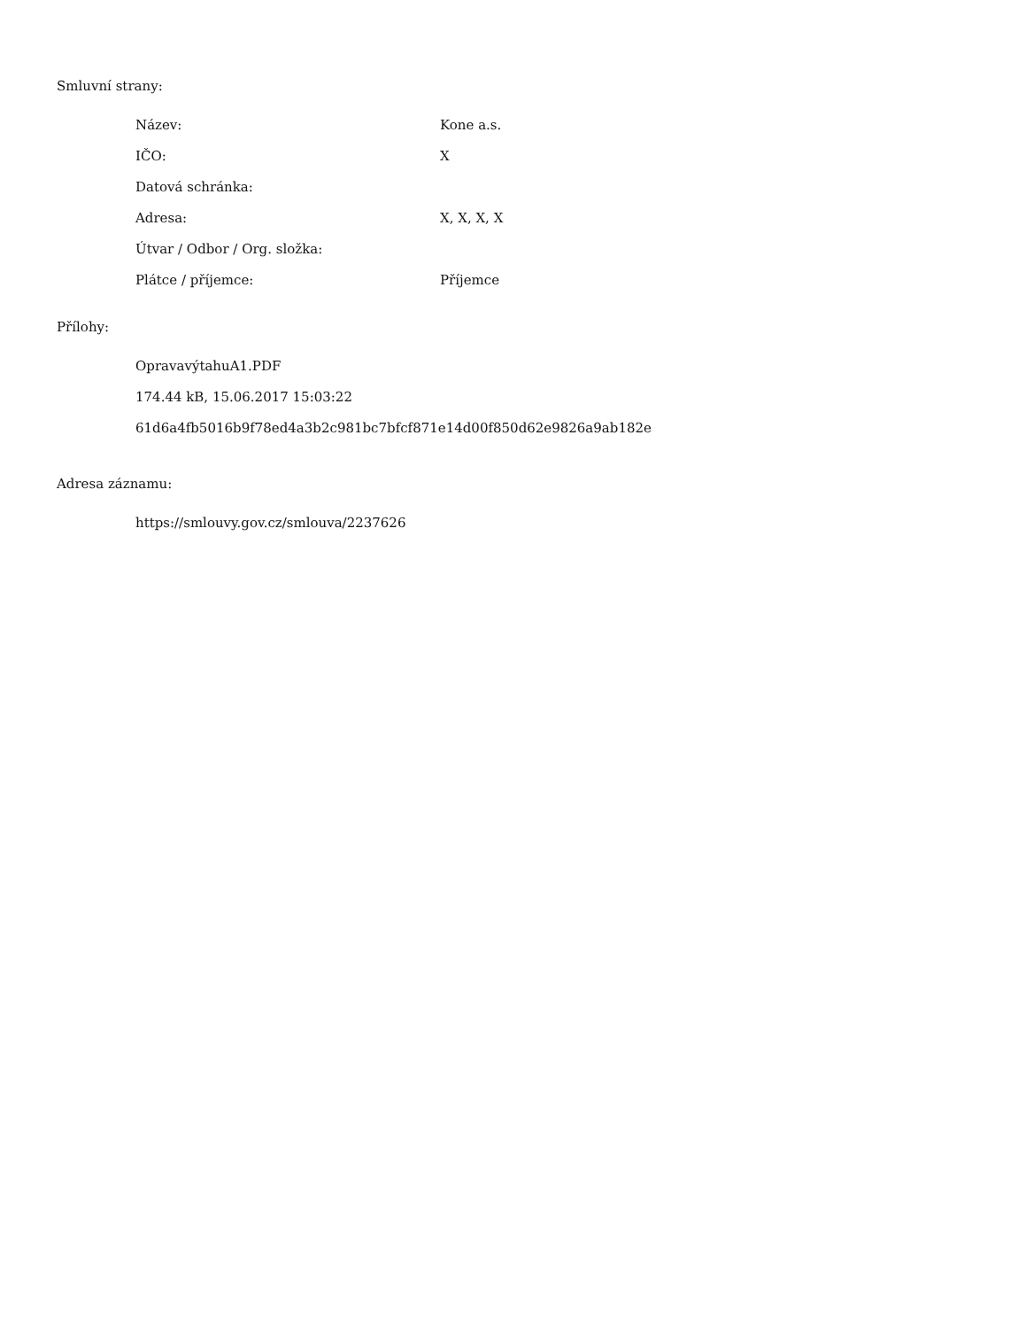Smluvní strany:
| Název: | Kone a.s. |
| IČO: | X |
| Datová schránka: | |
| Adresa: | X, X, X, X |
| Útvar / Odbor / Org. složka: | |
| Plátce / příjemce: | Příjemce |
Přílohy:
OpravavýtahuA1.PDF
174.44 kB, 15.06.2017 15:03:22
61d6a4fb5016b9f78ed4a3b2c981bc7bfcf871e14d00f850d62e9826a9ab182e
Adresa záznamu:
https://smlouvy.gov.cz/smlouva/2237626